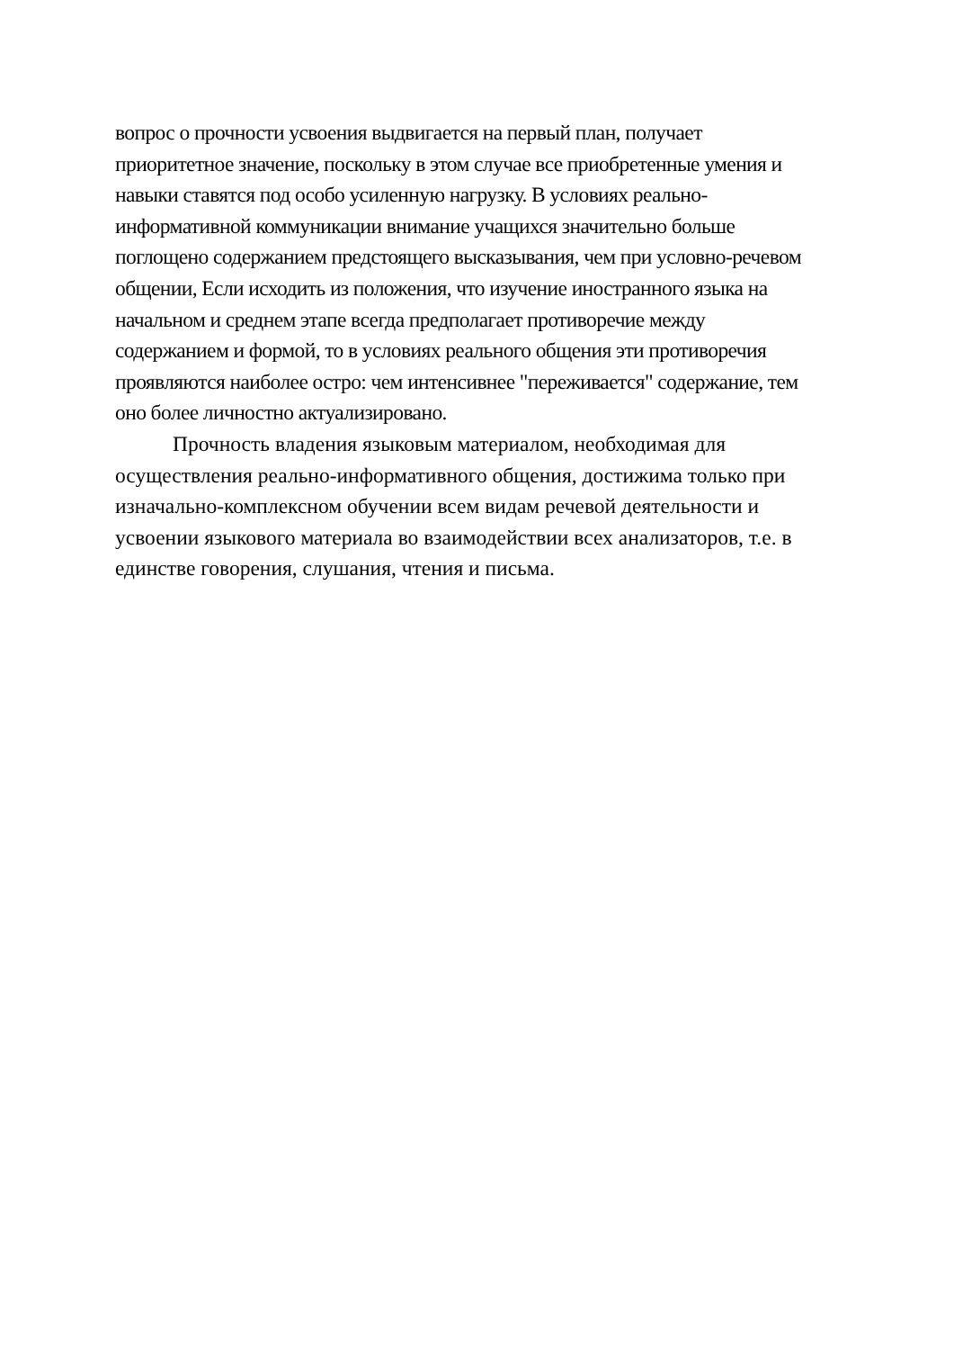вопрос о прочности усвоения выдвигается на первый план, получает
приоритетное значение, поскольку в этом случае все приобретенные умения и
навыки ставятся под особо усиленную нагрузку. В условиях реально-
информативной коммуникации внимание учащихся значительно больше
поглощено содержанием предстоящего высказывания, чем при условно-речевом
общении, Если исходить из положения, что изучение иностранного языка на
начальном и среднем этапе всегда предполагает противоречие между
содержанием и формой, то в условиях реального общения эти противоречия
проявляются наиболее остро: чем интенсивнее "переживается" содержание, тем
оно более личностно актуализировано.
Прочность владения языковым материалом, необходимая для
осуществления реально-информативного общения, достижима только при
изначально-комплексном обучении всем видам речевой деятельности и
усвоении языкового материала во взаимодействии всех анализаторов, т.е. в
единстве говорения, слушания, чтения и письма.